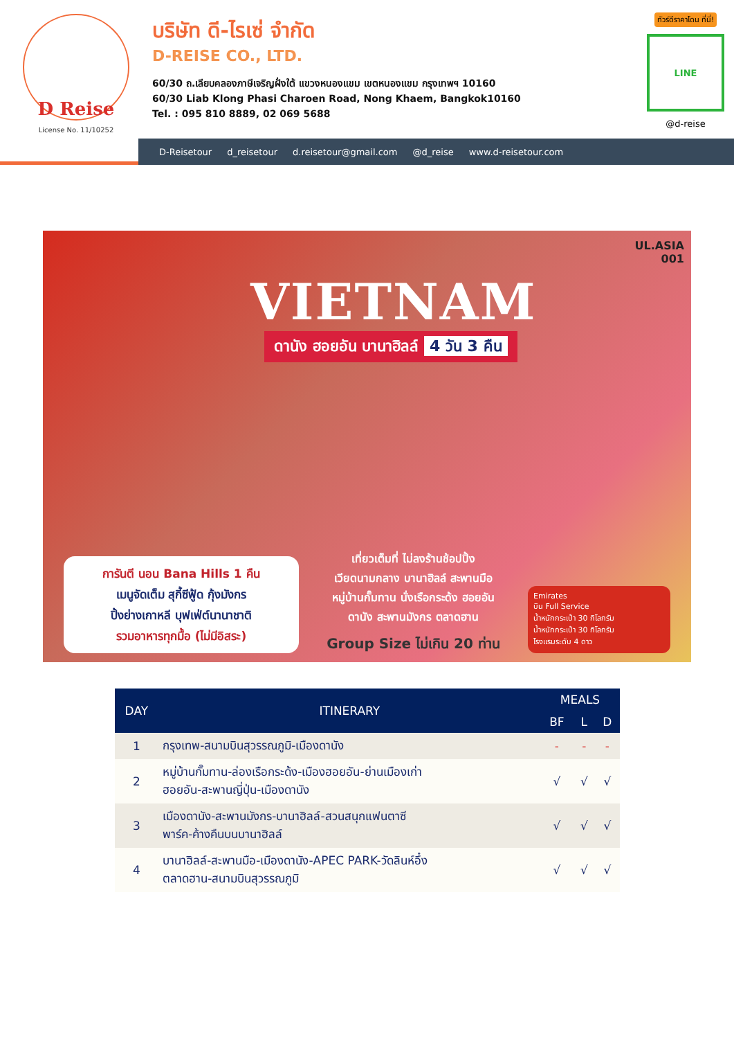D Reise
License No. 11/10252
บริษัท ดี-ไรเซ่ จำกัด
D-REISE CO., LTD.
60/30 ถ.เลียบคลองภาษีเจริญฝั่งใต้ แขวงหนองแขม เขตหนองแขม กรุงเทพฯ 10160
60/30 Liab Klong Phasi Charoen Road, Nong Khaem, Bangkok10160
Tel. : 095 810 8889, 02 069 5688
ทัวร์ดีราคาโดน ที่นี่!
LINE
@d-reise
D-Reisetour d_reisetour d.reisetour@gmail.com @d_reise www.d-reisetour.com
UL.ASIA
001
VIETNAM
ดานัง ฮอยอัน บานาฮิลล์ 4 วัน 3 คืน
การันตี นอน Bana Hills 1 คืน
เมนูจัดเต็ม สุกี้ซีฟู้ด กุ้งมังกร
ปิ้งย่างเกาหลี บุฟเฟ่ต์นานาชาติ
รวมอาหารทุกมื้อ (ไม่มีอิสระ)
เที่ยวเต็มที่ ไม่ลงร้านช้อปปิ้ง
เวียดนามกลาง บานาฮิลล์ สะพานมือ
หมู่บ้านกั๊มทาน นั่งเรือกระด้ง ฮอยอัน
ดานัง สะพานมังกร ตลาดฮาน
Group Size ไม่เกิน 20 ท่าน
Emirates
บิน Full Service
น้ำหนักกระเป๋า 30 กิโลกรัม
น้ำหนักกระเป๋า 30 กิโลกรัม
โรงแรมระดับ 4 ดาว
| DAY | ITINERARY | MEALS | | |
| --- | --- | --- | --- | --- |
| | | BF | L | D |
| 1 | กรุงเทพ-สนามบินสุวรรณภูมิ-เมืองดานัง | - | - | - |
| 2 | หมู่บ้านกั๊มทาน-ล่องเรือกระด้ง-เมืองฮอยอัน-ย่านเมืองเก่า ฮอยอัน-สะพานญี่ปุ่น-เมืองดานัง | √ | √ | √ |
| 3 | เมืองดานัง-สะพานมังกร-บานาฮิลล์-สวนสนุกแฟนตาซี พาร์ค-ค้างคืนบนบานาฮิลล์ | √ | √ | √ |
| 4 | บานาฮิลล์-สะพานมือ-เมืองดานัง-APEC PARK-วัดลินห์อึ๋ง ตลาดฮาน-สนามบินสุวรรณภูมิ | √ | √ | √ |